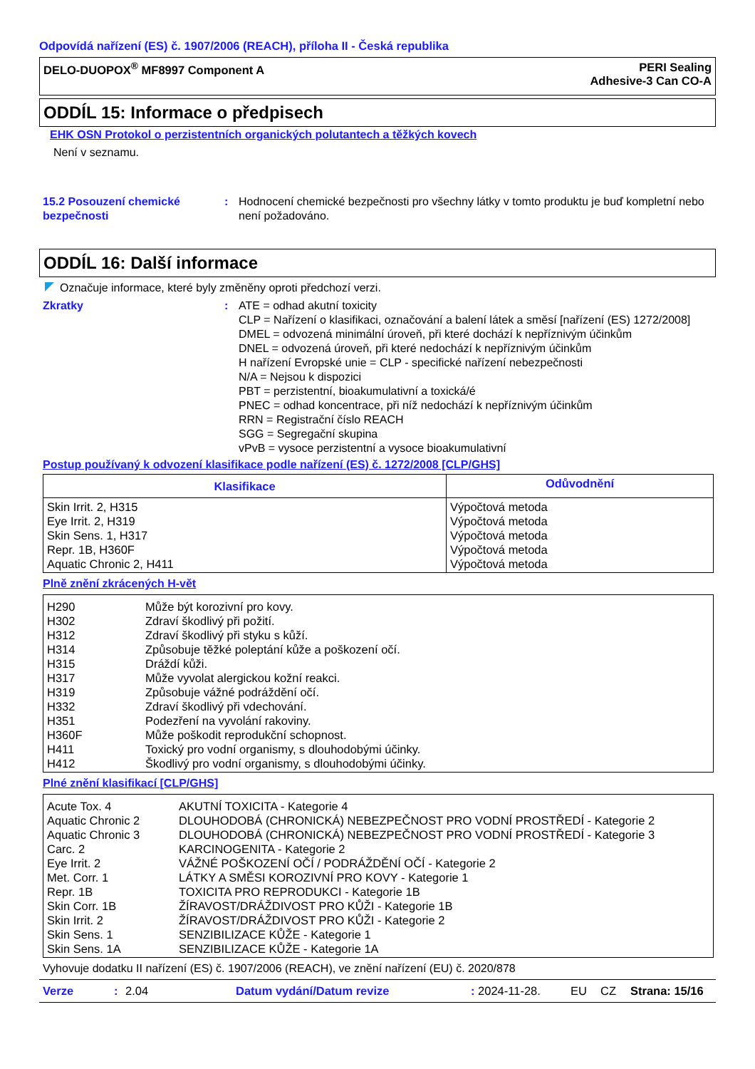Odpovídá nařízení (ES) č. 1907/2006 (REACH), příloha II - Česká republika
DELO-DUOPOX<sup>®</sup> MF8997 Component A
PERI Sealing
Adhesive-3 Can CO-A
ODDÍL 15: Informace o předpisech
EHK OSN Protokol o perzistentních organických polutantech a těžkých kovech
Není v seznamu.
15.2 Posouzení chemické bezpečnosti
: Hodnocení chemické bezpečnosti pro všechny látky v tomto produktu je buď kompletní nebo není požadováno.
ODDÍL 16: Další informace
Označuje informace, které byly změněny oproti předchozí verzi.
Zkratky : ATE = odhad akutní toxicity
CLP = Nařízení o klasifikaci, označování a balení látek a směsí [nařízení (ES) 1272/2008]
DMEL = odvozená minimální úroveň, při které dochází k nepříznivým účinkům
DNEL = odvozená úroveň, při které nedochází k nepříznivým účinkům
H nařízení Evropské unie = CLP - specifické nařízení nebezpečnosti
N/A = Nejsou k dispozici
PBT = perzistentní, bioakumulativní a toxická/é
PNEC = odhad koncentrace, při níž nedochází k nepříznivým účinkům
RRN = Registrační číslo REACH
SGG = Segregační skupina
vPvB = vysoce perzistentní a vysoce bioakumulativní
Postup používaný k odvození klasifikace podle nařízení (ES) č. 1272/2008 [CLP/GHS]
| Klasifikace | Odůvodnění |
| --- | --- |
| Skin Irrit. 2, H315 Eye Irrit. 2, H319 Skin Sens. 1, H317 Repr. 1B, H360F Aquatic Chronic 2, H411 | Výpočtová metoda Výpočtová metoda Výpočtová metoda Výpočtová metoda Výpočtová metoda |
Plně znění zkrácených H-vět
| H290 H302 H312 H314 H315 H317 H319 H332 H351 H360F H411 H412 | Může být korozivní pro kovy. Zdraví škodlivý při požití. Zdraví škodlivý při styku s kůží. Způsobuje těžké poleptání kůže a poškození očí. Dráždí kůži. Může vyvolat alergickou kožní reakci. Způsobuje vážné podráždění očí. Zdraví škodlivý při vdechování. Podezření na vyvolání rakoviny. Může poškodit reprodukční schopnost. Toxický pro vodní organismy, s dlouhodobými účinky. Škodlivý pro vodní organismy, s dlouhodobými účinky. |
Plné znění klasifikací [CLP/GHS]
| Acute Tox. 4 Aquatic Chronic 2 Aquatic Chronic 3 Carc. 2 Eye Irrit. 2 Met. Corr. 1 Repr. 1B Skin Corr. 1B Skin Irrit. 2 Skin Sens. 1 Skin Sens. 1A | AKUTNÍ TOXICITA - Kategorie 4 DLOUHODOBÁ (CHRONICKÁ) NEBEZPEČNOST PRO VODNÍ PROSTŘEDÍ - Kategorie 2 DLOUHODOBÁ (CHRONICKÁ) NEBEZPEČNOST PRO VODNÍ PROSTŘEDÍ - Kategorie 3 KARCINOGENITA - Kategorie 2 VÁŽNÉ POŠKOZENÍ OČÍ / PODRÁŽDĚNÍ OČÍ - Kategorie 2 LÁTKY A SMĚSI KOROZIVNÍ PRO KOVY - Kategorie 1 TOXICITA PRO REPRODUKCI - Kategorie 1B ŽÍRAVOST/DRÁŽDIVOST PRO KŮŽI - Kategorie 1B ŽÍRAVOST/DRÁŽDIVOST PRO KŮŽI - Kategorie 2 SENZIBILIZACE KŮŽE - Kategorie 1 SENZIBILIZACE KŮŽE - Kategorie 1A |
Vyhovuje dodatku II nařízení (ES) č. 1907/2006 (REACH), ve znění nařízení (EU) č. 2020/878
Verze: 2.04 Datum vydání/Datum revize: 2024-11-28. EU CZ Strana: 15/16